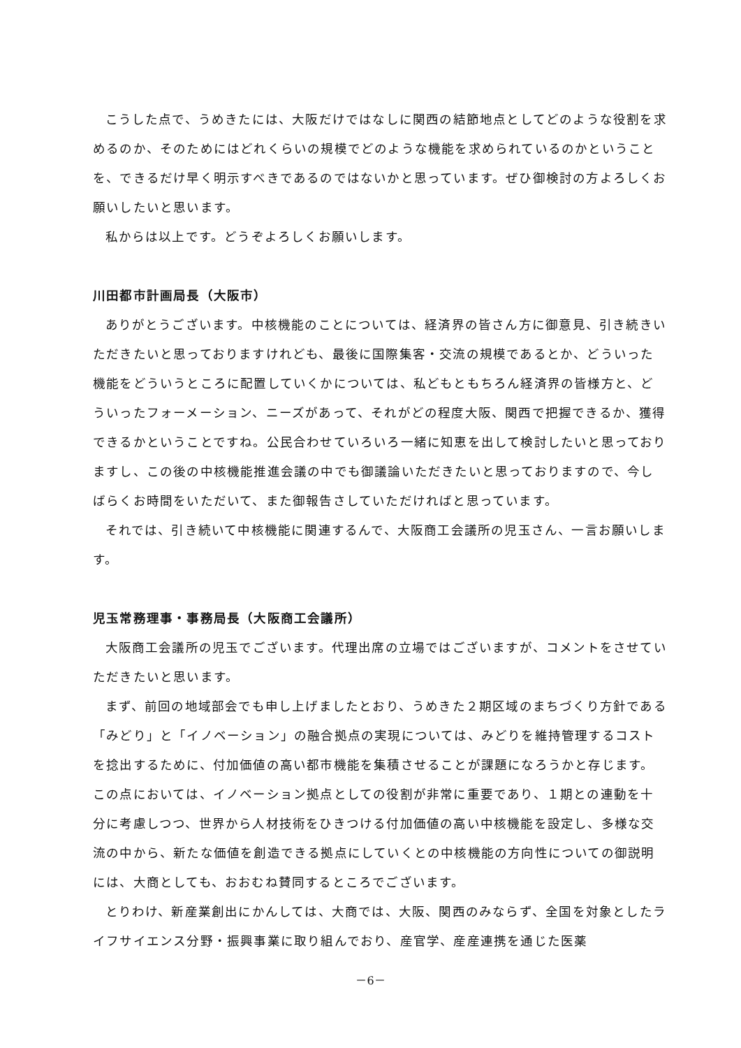こうした点で、うめきたには、大阪だけではなしに関西の結節地点としてどのような役割を求めるのか、そのためにはどれくらいの規模でどのような機能を求められているのかということを、できるだけ早く明示すべきであるのではないかと思っています。ぜひ御検討の方よろしくお願いしたいと思います。
私からは以上です。どうぞよろしくお願いします。
川田都市計画局長（大阪市）
ありがとうございます。中核機能のことについては、経済界の皆さん方に御意見、引き続きいただきたいと思っておりますけれども、最後に国際集客・交流の規模であるとか、どういった機能をどういうところに配置していくかについては、私どもともちろん経済界の皆様方と、どういったフォーメーション、ニーズがあって、それがどの程度大阪、関西で把握できるか、獲得できるかということですね。公民合わせていろいろ一緒に知恵を出して検討したいと思っておりますし、この後の中核機能推進会議の中でも御議論いただきたいと思っておりますので、今しばらくお時間をいただいて、また御報告さしていただければと思っています。
それでは、引き続いて中核機能に関連するんで、大阪商工会議所の児玉さん、一言お願いします。
児玉常務理事・事務局長（大阪商工会議所）
大阪商工会議所の児玉でございます。代理出席の立場ではございますが、コメントをさせていただきたいと思います。
まず、前回の地域部会でも申し上げましたとおり、うめきた２期区域のまちづくり方針である「みどり」と「イノベーション」の融合拠点の実現については、みどりを維持管理するコストを捻出するために、付加価値の高い都市機能を集積させることが課題になろうかと存じます。この点においては、イノベーション拠点としての役割が非常に重要であり、１期との連動を十分に考慮しつつ、世界から人材技術をひきつける付加価値の高い中核機能を設定し、多様な交流の中から、新たな価値を創造できる拠点にしていくとの中核機能の方向性についての御説明には、大商としても、おおむね賛同するところでございます。
とりわけ、新産業創出にかんしては、大商では、大阪、関西のみならず、全国を対象としたライフサイエンス分野・振興事業に取り組んでおり、産官学、産産連携を通じた医薬
－6－